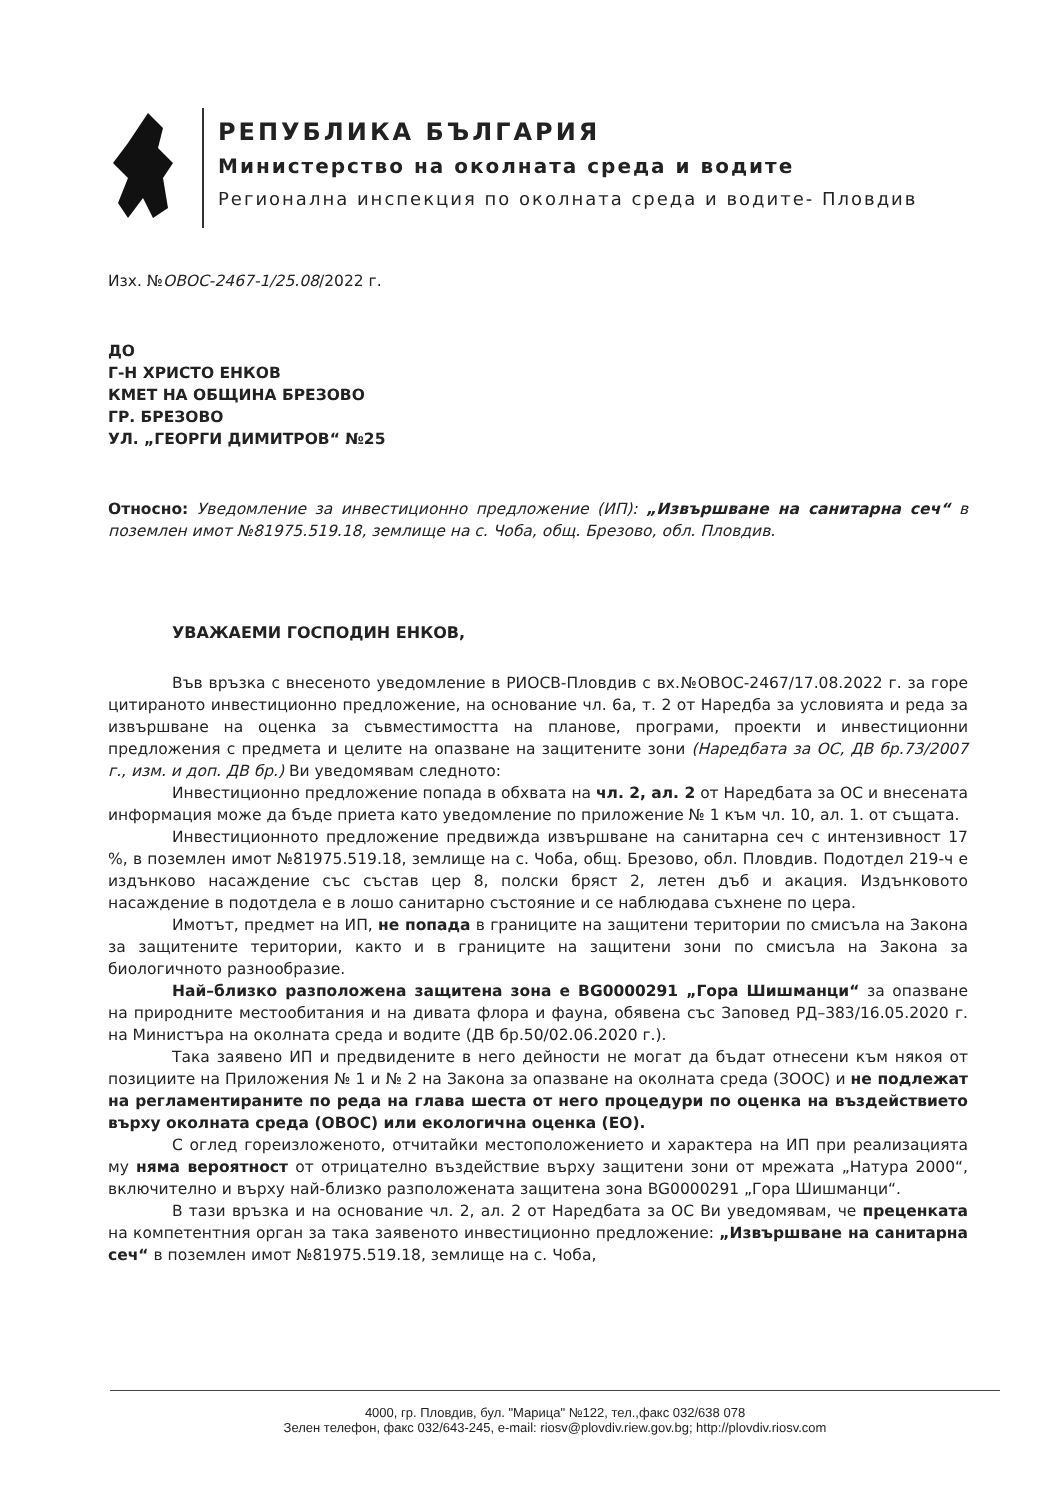РЕПУБЛИКА БЪЛГАРИЯ
Министерство на околната среда и водите
Регионална инспекция по околната среда и водите- Пловдив
Изх. №ОВОС-2467-1/25.08/2022 г.
ДО
Г-Н ХРИСТО ЕНКОВ
КМЕТ НА ОБЩИНА БРЕЗОВО
ГР. БРЕЗОВО
УЛ. „ГЕОРГИ ДИМИТРОВ“ №25
Относно: Уведомление за инвестиционно предложение (ИП): „Извършване на санитарна сеч“ в поземлен имот №81975.519.18, землище на с. Чоба, общ. Брезово, обл. Пловдив.
УВАЖАЕМИ ГОСПОДИН ЕНКОВ,
Във връзка с внесеното уведомление в РИОСВ-Пловдив с вх.№ОВОС-2467/17.08.2022 г. за горе цитираното инвестиционно предложение, на основание чл. 6а, т. 2 от Наредба за условията и реда за извършване на оценка за съвместимостта на планове, програми, проекти и инвестиционни предложения с предмета и целите на опазване на защитените зони (Наредбата за ОС, ДВ бр.73/2007 г., изм. и доп. ДВ бр.) Ви уведомявам следното:
Инвестиционно предложение попада в обхвата на чл. 2, ал. 2 от Наредбата за ОС и внесената информация може да бъде приета като уведомление по приложение № 1 към чл. 10, ал. 1. от същата.
Инвестиционното предложение предвижда извършване на санитарна сеч с интензивност 17 %, в поземлен имот №81975.519.18, землище на с. Чоба, общ. Брезово, обл. Пловдив. Подотдел 219-ч е издънково насаждение със състав цер 8, полски бряст 2, летен дъб и акация. Издънковото насаждение в подотдела е в лошо санитарно състояние и се наблюдава съхнене по цера.
Имотът, предмет на ИП, не попада в границите на защитени територии по смисъла на Закона за защитените територии, както и в границите на защитени зони по смисъла на Закона за биологичното разнообразие.
Най–близко разположена защитена зона е BG0000291 „Гора Шишманци“ за опазване на природните местообитания и на дивата флора и фауна, обявена със Заповед РД–383/16.05.2020 г. на Министъра на околната среда и водите (ДВ бр.50/02.06.2020 г.).
Така заявено ИП и предвидените в него дейности не могат да бъдат отнесени към някоя от позициите на Приложения № 1 и № 2 на Закона за опазване на околната среда (ЗООС) и не подлежат на регламентираните по реда на глава шеста от него процедури по оценка на въздействието върху околната среда (ОВОС) или екологична оценка (ЕО).
С оглед гореизложеното, отчитайки местоположението и характера на ИП при реализацията му няма вероятност от отрицателно въздействие върху защитени зони от мрежата „Натура 2000“, включително и върху най-близко разположената защитена зона BG0000291 „Гора Шишманци“.
В тази връзка и на основание чл. 2, ал. 2 от Наредбата за ОС Ви уведомявам, че преценката на компетентния орган за така заявеното инвестиционно предложение: „Извършване на санитарна сеч“ в поземлен имот №81975.519.18, землище на с. Чоба,
4000, гр. Пловдив, бул. "Марица" №122, тел.,факс 032/638 078
Зелен телефон, факс 032/643-245, e-mail: riosv@plovdiv.riew.gov.bg; http://plovdiv.riosv.com